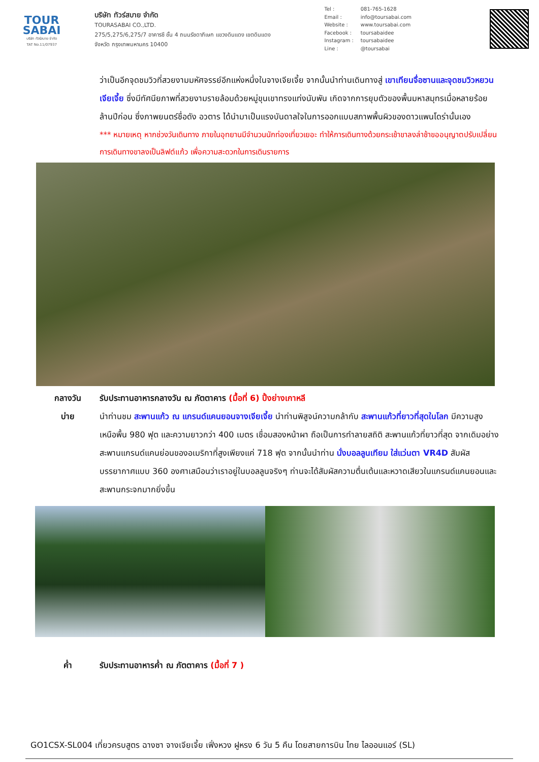TOUR
SABAI
บริษัท ทัวร์สบาย จำกัด
TAT No.11/07937
บริษัท ทัวร์สบาย จำกัด
TOURASABAI CO.,LTD.
275/5,275/6,275/7 อาคารซี ชั้น 4 ถนนรัชดาภิเษก แขวงดินแดง เขตดินแดง
จังหวัด กรุงเทพมหานคร 10400
Tel : 081-765-1628
Email : info@toursabai.com
Website : www.toursabai.com
Facebook : toursabaidee
Instagram : toursabaidee
Line : @toursabai
ว่าเป็นอีกจุดชมวิวที่สวยงามมหัศจรรย์อีกแห่งหนึ่งในจางเจียเจี้ย จากนั้นนำท่านเดินทางสู่ เขาเทียนจื่อซานและจุดชมวิวหยวนเจียเจี้ย ซึ่งมีทัศนียภาพที่สวยงามรายล้อมด้วยหมู่ขุนเขาทรงแท่งนับพัน เกิดจากการยุบตัวของพื้นมหาสมุทรเมื่อหลายร้อยล้านปีก่อน ซึ่งภาพยนตร์ชื่อดัง อวตาร ได้นำมาเป็นแรงบันดาลใจในการออกแบบสภาพพื้นผิวของดาวแพนโดร่านั้นเอง
*** หมายเหตุ หากช่วงวันเดินทาง ภายในอุทยานมีจำนวนนักท่องเที่ยวเยอะ ทำให้การเดินทางด้วยกระเช้าขาลงล่าช้าขออนุญาตปรับเปลี่ยนการเดินทางขาลงเป็นลิฟต์แก้ว เพื่อความสะดวกในการเดินรายการ
กลางวัน รับประทานอาหารกลางวัน ณ ภัตตาคาร (มื้อที่ 6) ปิ้งย่างเกาหลี
บ่าย นำท่านชม สะพานแก้ว ณ แกรนด์แคนยอนจางเจียเจี้ย นำท่านพิสูจน์ความกล้ากับ สะพานแก้วที่ยาวที่สุดในโลก มีความสูงเหนือพื้น 980 ฟุต และความยาวกว่า 400 เมตร เชื่อมสองหน้าผา ถือเป็นการทำลายสถิติ สะพานแก้วที่ยาวที่สุด จากเดิมอย่างสะพานแกรนด์แคนย่อนของอเมริกาที่สูงเพียงแค่ 718 ฟุต จากนั้นนำท่าน นั่งบอลลูนเทียม ใส่แว่นตา VR4D สัมผัสบรรยากาศแบบ 360 องศาเสมือนว่าเราอยู่ในบอลลูนจริงๆ ท่านจะได้สัมผัสความตื่นเต้นและหวาดเสียวในแกรนด์แคนยอนและสะพานกระจกมากยิ่งขึ้น
ค่ำ รับประทานอาหารค่ำ ณ ภัตตาคาร (มื้อที่ 7 )
GO1CSX-SL004 เที่ยวครบสูตร ฉางซา จางเจียเจี้ย เฟิ่งหวง ฝูหรง 6 วัน 5 คืน โดยสายการบิน ไทย ไลออนแอร์ (SL)